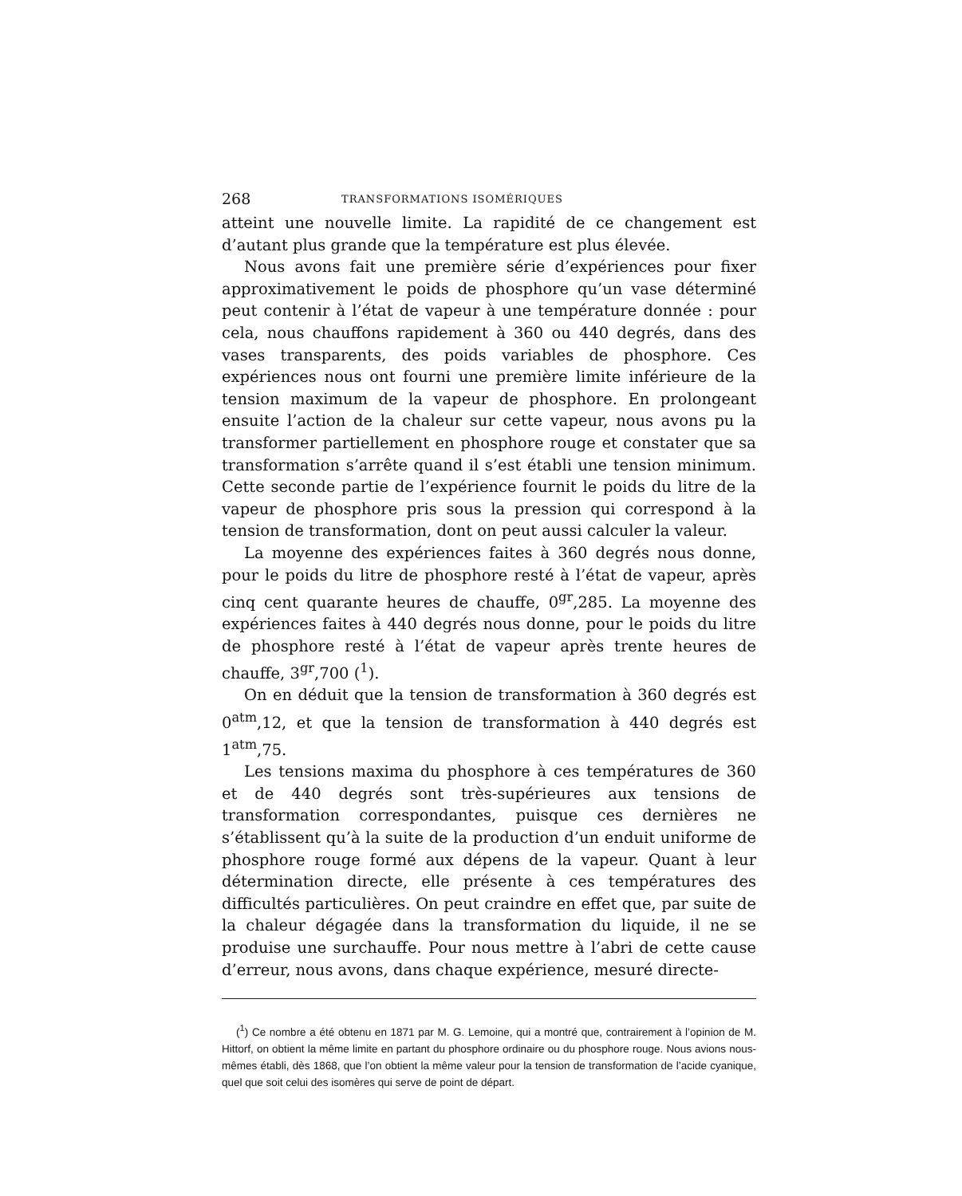268 TRANSFORMATIONS ISOMÉRIQUES
atteint une nouvelle limite. La rapidité de ce changement est d’autant plus grande que la température est plus élevée.
Nous avons fait une première série d’expériences pour fixer approximativement le poids de phosphore qu’un vase déterminé peut contenir à l’état de vapeur à une température donnée : pour cela, nous chauffons rapidement à 360 ou 440 degrés, dans des vases transparents, des poids variables de phosphore. Ces expériences nous ont fourni une première limite inférieure de la tension maximum de la vapeur de phosphore. En prolongeant ensuite l’action de la chaleur sur cette vapeur, nous avons pu la transformer partiellement en phosphore rouge et constater que sa transformation s’arrête quand il s’est établi une tension minimum. Cette seconde partie de l’expérience fournit le poids du litre de la vapeur de phosphore pris sous la pression qui correspond à la tension de transformation, dont on peut aussi calculer la valeur.
La moyenne des expériences faites à 360 degrés nous donne, pour le poids du litre de phosphore resté à l’état de vapeur, après cinq cent quarante heures de chauffe, 0<sup>gr</sup>,285. La moyenne des expériences faites à 440 degrés nous donne, pour le poids du litre de phosphore resté à l’état de vapeur après trente heures de chauffe, 3<sup>gr</sup>,700 (<sup>1</sup>).
On en déduit que la tension de transformation à 360 degrés est 0<sup>atm</sup>,12, et que la tension de transformation à 440 degrés est 1<sup>atm</sup>,75.
Les tensions maxima du phosphore à ces températures de 360 et de 440 degrés sont très-supérieures aux tensions de transformation correspondantes, puisque ces dernières ne s’établissent qu’à la suite de la production d’un enduit uniforme de phosphore rouge formé aux dépens de la vapeur. Quant à leur détermination directe, elle présente à ces températures des difficultés particulières. On peut craindre en effet que, par suite de la chaleur dégagée dans la transformation du liquide, il ne se produise une surchauffe. Pour nous mettre à l’abri de cette cause d’erreur, nous avons, dans chaque expérience, mesuré directe-
(<sup>1</sup>) Ce nombre a été obtenu en 1871 par M. G. Lemoine, qui a montré que, contrairement à l’opinion de M. Hittorf, on obtient la même limite en partant du phosphore ordinaire ou du phosphore rouge. Nous avions nous-mêmes établi, dès 1868, que l’on obtient la même valeur pour la tension de transformation de l’acide cyanique, quel que soit celui des isomères qui serve de point de départ.